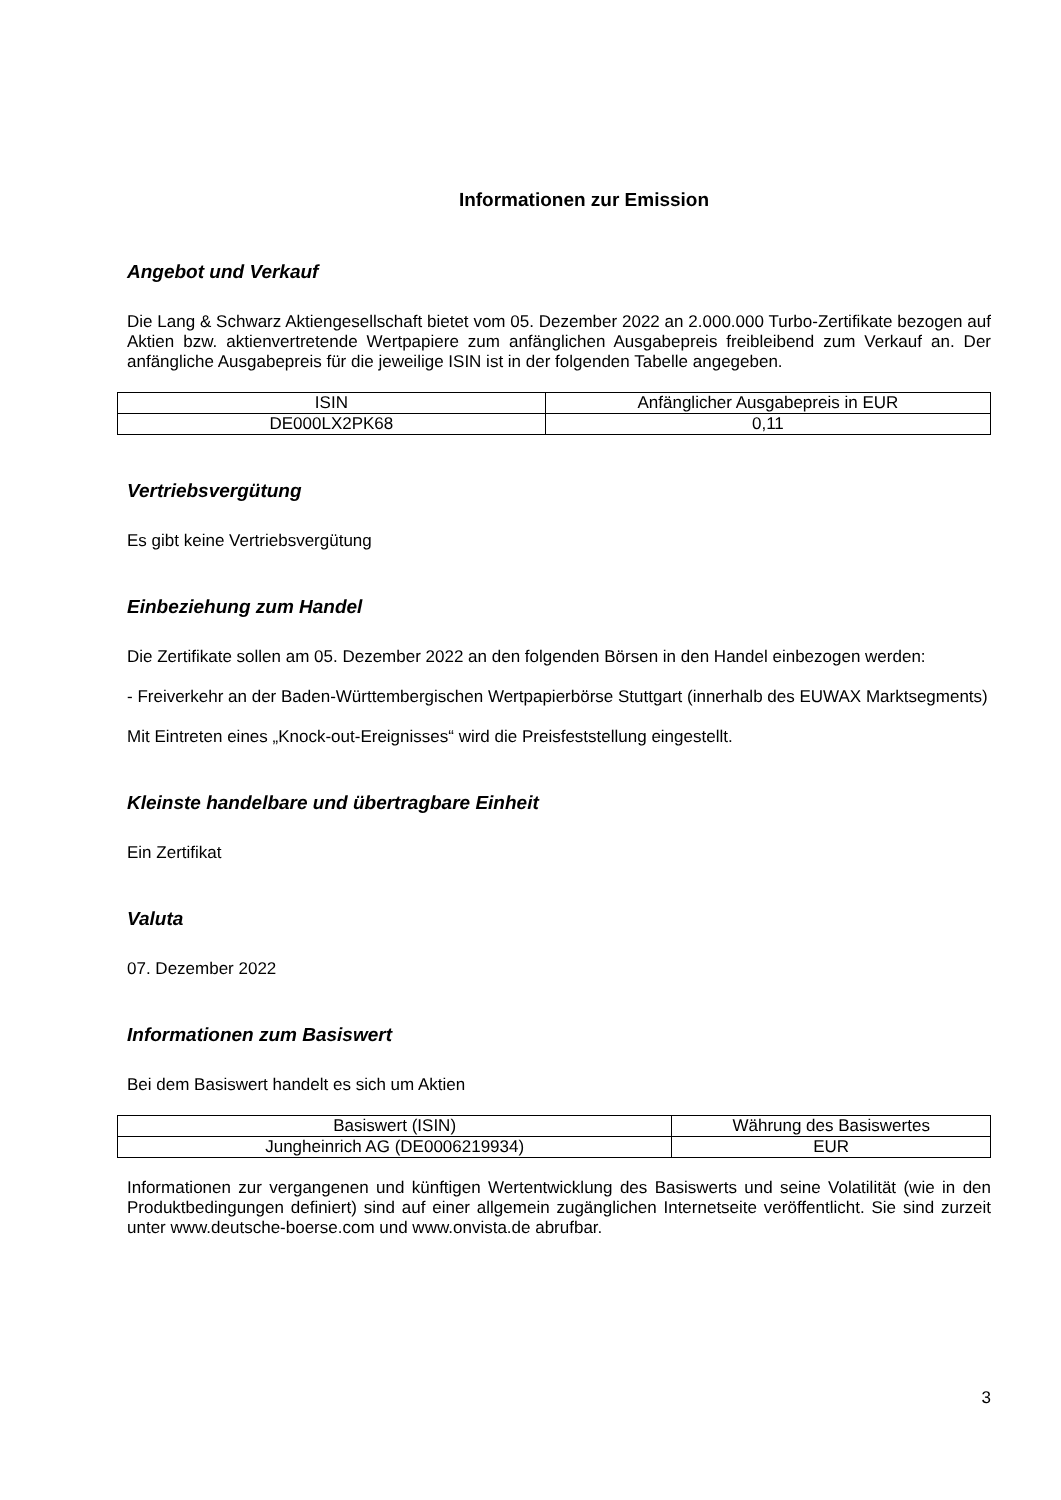Informationen zur Emission
Angebot und Verkauf
Die Lang & Schwarz Aktiengesellschaft bietet vom 05. Dezember 2022 an 2.000.000 Turbo-Zertifikate bezogen auf Aktien bzw. aktienvertretende Wertpapiere zum anfänglichen Ausgabepreis freibleibend zum Verkauf an. Der anfängliche Ausgabepreis für die jeweilige ISIN ist in der folgenden Tabelle angegeben.
| ISIN | Anfänglicher Ausgabepreis in EUR |
| DE000LX2PK68 | 0,11 |
Vertriebsvergütung
Es gibt keine Vertriebsvergütung
Einbeziehung zum Handel
Die Zertifikate sollen am 05. Dezember 2022 an den folgenden Börsen in den Handel einbezogen werden:
- Freiverkehr an der Baden-Württembergischen Wertpapierbörse Stuttgart (innerhalb des EUWAX Marktsegments)
Mit Eintreten eines „Knock-out-Ereignisses“ wird die Preisfeststellung eingestellt.
Kleinste handelbare und übertragbare Einheit
Ein Zertifikat
Valuta
07. Dezember 2022
Informationen zum Basiswert
Bei dem Basiswert handelt es sich um Aktien
| Basiswert (ISIN) | Währung des Basiswertes |
| Jungheinrich AG (DE0006219934) | EUR |
Informationen zur vergangenen und künftigen Wertentwicklung des Basiswerts und seine Volatilität (wie in den Produktbedingungen definiert) sind auf einer allgemein zugänglichen Internetseite veröffentlicht. Sie sind zurzeit unter www.deutsche-boerse.com und www.onvista.de abrufbar.
3